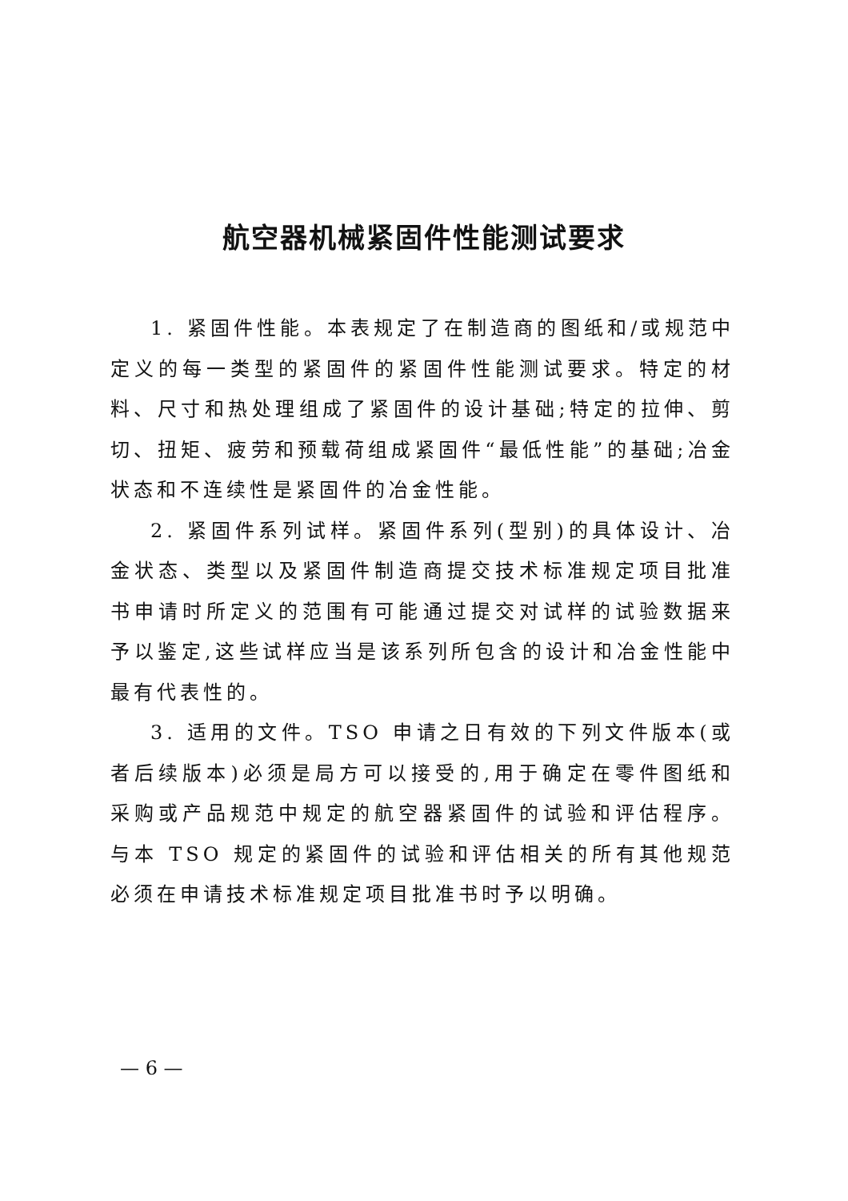航空器机械紧固件性能测试要求
1. 紧固件性能。本表规定了在制造商的图纸和/或规范中定义的每一类型的紧固件的紧固件性能测试要求。特定的材料、尺寸和热处理组成了紧固件的设计基础;特定的拉伸、剪切、扭矩、疲劳和预载荷组成紧固件“最低性能”的基础;冶金状态和不连续性是紧固件的冶金性能。
2. 紧固件系列试样。紧固件系列(型别)的具体设计、冶金状态、类型以及紧固件制造商提交技术标准规定项目批准书申请时所定义的范围有可能通过提交对试样的试验数据来予以鉴定,这些试样应当是该系列所包含的设计和冶金性能中最有代表性的。
3. 适用的文件。TSO 申请之日有效的下列文件版本(或者后续版本)必须是局方可以接受的,用于确定在零件图纸和采购或产品规范中规定的航空器紧固件的试验和评估程序。与本 TSO 规定的紧固件的试验和评估相关的所有其他规范必须在申请技术标准规定项目批准书时予以明确。
— 6 —